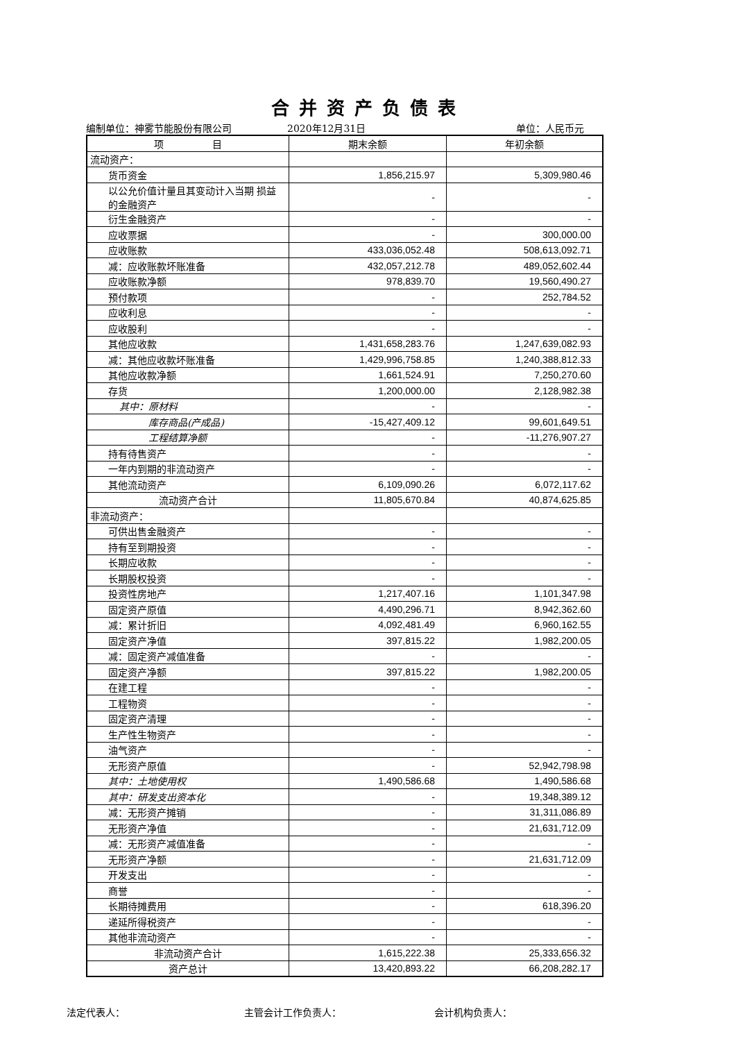合并资产负债表
编制单位：神雾节能股份有限公司 2020年12月31日 单位：人民币元
| 项 目 | 期末余额 | 年初余额 |
| --- | --- | --- |
| 流动资产： | | |
| 货币资金 | 1,856,215.97 | 5,309,980.46 |
| 以公允价值计量且其变动计入当期 损益的金融资产 | - | - |
| 衍生金融资产 | - | - |
| 应收票据 | - | 300,000.00 |
| 应收账款 | 433,036,052.48 | 508,613,092.71 |
| 减：应收账款坏账准备 | 432,057,212.78 | 489,052,602.44 |
| 应收账款净额 | 978,839.70 | 19,560,490.27 |
| 预付款项 | - | 252,784.52 |
| 应收利息 | - | - |
| 应收股利 | - | - |
| 其他应收款 | 1,431,658,283.76 | 1,247,639,082.93 |
| 减：其他应收款坏账准备 | 1,429,996,758.85 | 1,240,388,812.33 |
| 其他应收款净额 | 1,661,524.91 | 7,250,270.60 |
| 存货 | 1,200,000.00 | 2,128,982.38 |
| 其中：原材料 | - | - |
| 库存商品(产成品) | -15,427,409.12 | 99,601,649.51 |
| 工程结算净额 | - | -11,276,907.27 |
| 持有待售资产 | - | - |
| 一年内到期的非流动资产 | - | - |
| 其他流动资产 | 6,109,090.26 | 6,072,117.62 |
| 流动资产合计 | 11,805,670.84 | 40,874,625.85 |
| 非流动资产： | | |
| 可供出售金融资产 | - | - |
| 持有至到期投资 | - | - |
| 长期应收款 | - | - |
| 长期股权投资 | - | - |
| 投资性房地产 | 1,217,407.16 | 1,101,347.98 |
| 固定资产原值 | 4,490,296.71 | 8,942,362.60 |
| 减：累计折旧 | 4,092,481.49 | 6,960,162.55 |
| 固定资产净值 | 397,815.22 | 1,982,200.05 |
| 减：固定资产减值准备 | - | - |
| 固定资产净额 | 397,815.22 | 1,982,200.05 |
| 在建工程 | - | - |
| 工程物资 | - | - |
| 固定资产清理 | - | - |
| 生产性生物资产 | - | - |
| 油气资产 | - | - |
| 无形资产原值 | - | 52,942,798.98 |
| 其中：土地使用权 | 1,490,586.68 | 1,490,586.68 |
| 其中：研发支出资本化 | - | 19,348,389.12 |
| 减：无形资产摊销 | - | 31,311,086.89 |
| 无形资产净值 | - | 21,631,712.09 |
| 减：无形资产减值准备 | - | - |
| 无形资产净额 | - | 21,631,712.09 |
| 开发支出 | - | - |
| 商誉 | - | - |
| 长期待摊费用 | - | 618,396.20 |
| 递延所得税资产 | - | - |
| 其他非流动资产 | - | - |
| 非流动资产合计 | 1,615,222.38 | 25,333,656.32 |
| 资产总计 | 13,420,893.22 | 66,208,282.17 |
法定代表人： 主管会计工作负责人： 会计机构负责人：